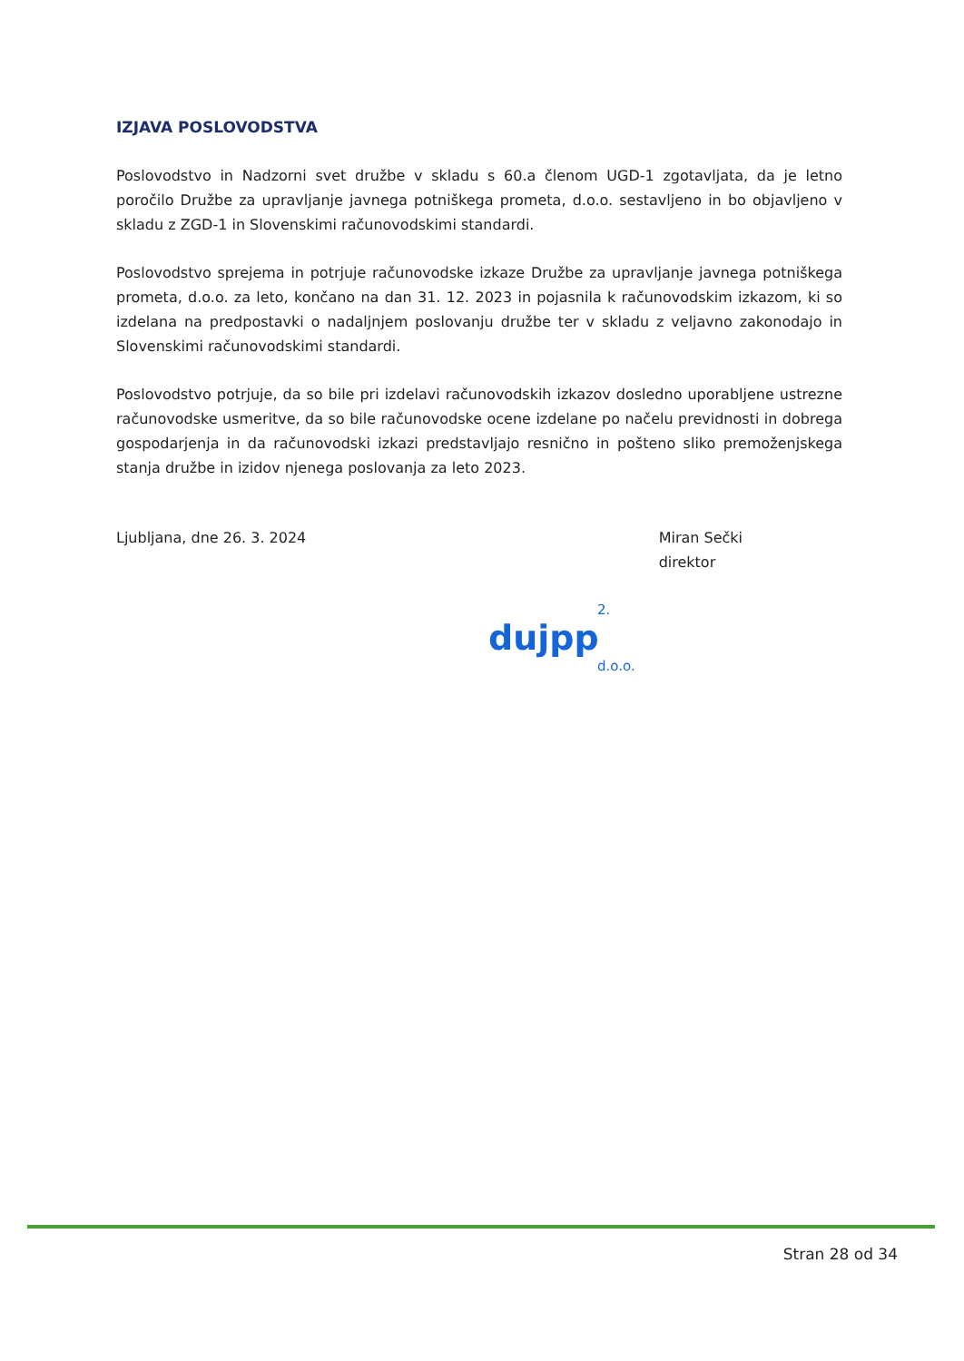IZJAVA POSLOVODSTVA
Poslovodstvo in Nadzorni svet družbe v skladu s 60.a členom UGD-1 zgotavljata, da je letno poročilo Družbe za upravljanje javnega potniškega prometa, d.o.o. sestavljeno in bo objavljeno v skladu z ZGD-1 in Slovenskimi računovodskimi standardi.
Poslovodstvo sprejema in potrjuje računovodske izkaze Družbe za upravljanje javnega potniškega prometa, d.o.o. za leto, končano na dan 31. 12. 2023 in pojasnila k računovodskim izkazom, ki so izdelana na predpostavki o nadaljnjem poslovanju družbe ter v skladu z veljavno zakonodajo in Slovenskimi računovodskimi standardi.
Poslovodstvo potrjuje, da so bile pri izdelavi računovodskih izkazov dosledno uporabljene ustrezne računovodske usmeritve, da so bile računovodske ocene izdelane po načelu previdnosti in dobrega gospodarjenja in da računovodski izkazi predstavljajo resnično in pošteno sliko premoženjskega stanja družbe in izidov njenega poslovanja za leto 2023.
Ljubljana, dne 26. 3. 2024 Miran Sečki
direktor
2.
dujpp
d.o.o.
Stran 28 od 34